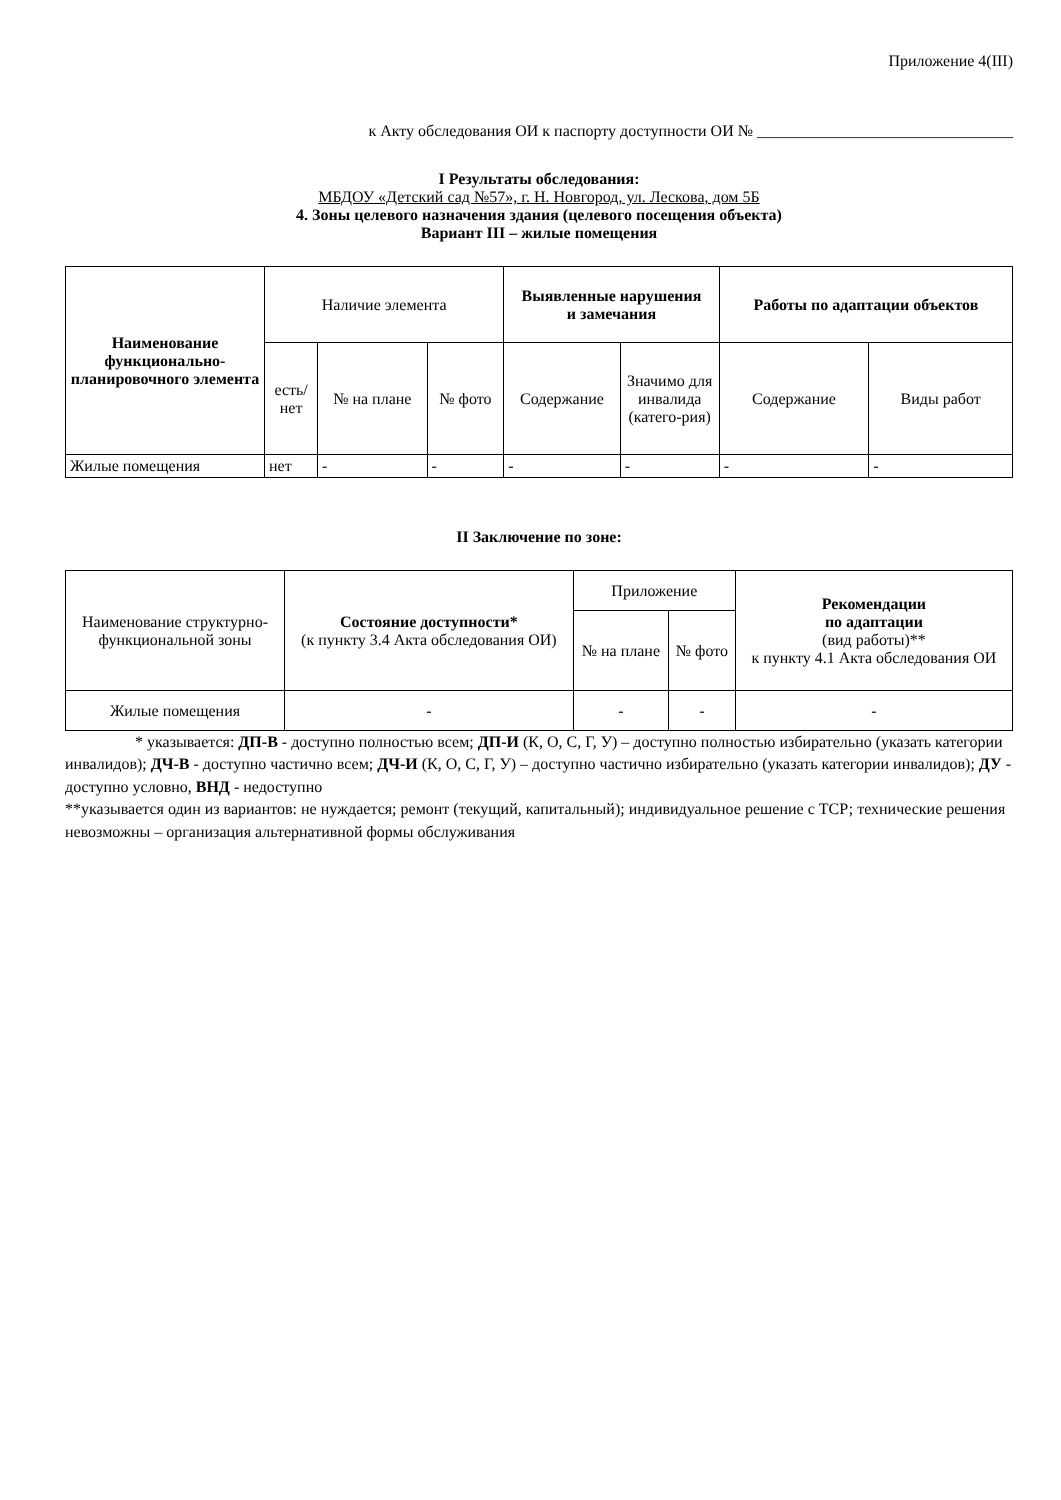Приложение 4(III)
к Акту обследования ОИ к паспорту доступности ОИ № ________________________________
I Результаты обследования:
МБДОУ «Детский сад №57», г. Н. Новгород, ул. Лескова, дом 5Б
4. Зоны целевого назначения здания (целевого посещения объекта)
Вариант III – жилые помещения
| Наименование функционально-планировочного элемента | Наличие элемента | | | Выявленные нарушения и замечания | | Работы по адаптации объектов | |
| --- | --- | --- | --- | --- | --- | --- | --- |
| | есть/ нет | № на плане | № фото | Содержание | Значимо для инвалида (катего-рия) | Содержание | Виды работ |
| Жилые помещения | нет | - | - | - | - | - | - |
II Заключение по зоне:
| Наименование структурно-функциональной зоны | Состояние доступности* (к пункту 3.4 Акта обследования ОИ) | Приложение | | Рекомендации по адаптации (вид работы)** к пункту 4.1 Акта обследования ОИ |
| --- | --- | --- | --- | --- |
| | | № на плане | № фото | |
| Жилые помещения | - | - | - | - |
* указывается: ДП-В - доступно полностью всем; ДП-И (К, О, С, Г, У) – доступно полностью избирательно (указать категории инвалидов); ДЧ-В - доступно частично всем; ДЧ-И (К, О, С, Г, У) – доступно частично избирательно (указать категории инвалидов); ДУ - доступно условно, ВНД - недоступно
**указывается один из вариантов: не нуждается; ремонт (текущий, капитальный); индивидуальное решение с ТСР; технические решения невозможны – организация альтернативной формы обслуживания